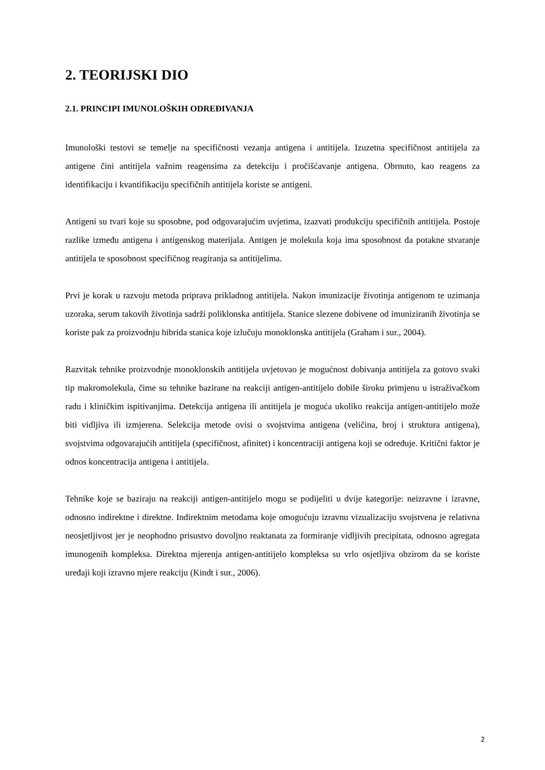2. TEORIJSKI DIO
2.1. PRINCIPI IMUNOLOŠKIH ODREĐIVANJA
Imunološki testovi se temelje na specifičnosti vezanja antigena i antitijela. Izuzetna specifičnost antitijela za antigene čini antitijela važnim reagensima za detekciju i pročišćavanje antigena. Obrnuto, kao reagens za identifikaciju i kvantifikaciju specifičnih antitijela koriste se antigeni.
Antigeni su tvari koje su sposobne, pod odgovarajućim uvjetima, izazvati produkciju specifičnih antitijela. Postoje razlike između antigena i antigenskog materijala. Antigen je molekula koja ima sposobnost da potakne stvaranje antitijela te sposobnost specifičnog reagiranja sa antitijelima.
Prvi je korak u razvoju metoda priprava prikladnog antitijela. Nakon imunizacije životinja antigenom te uzimanja uzoraka, serum takovih životinja sadrži poliklonska antitijela. Stanice slezene dobivene od imuniziranih životinja se koriste pak za proizvodnju hibrida stanica koje izlučuju monoklonska antitijela (Graham i sur., 2004).
Razvitak tehnike proizvodnje monoklonskih antitijela uvjetovao je mogućnost dobivanja antitijela za gotovo svaki tip makromolekula, čime su tehnike bazirane na reakciji antigen-antitijelo dobile široku primjenu u istraživačkom radu i kliničkim ispitivanjima. Detekcija antigena ili antitijela je moguća ukoliko reakcija antigen-antitijelo može biti vidljiva ili izmjerena. Selekcija metode ovisi o svojstvima antigena (veličina, broj i struktura antigena), svojstvima odgovarajućih antitijela (specifičnost, afinitet) i koncentraciji antigena koji se određuje. Kritični faktor je odnos koncentracija antigena i antitijela.
Tehnike koje se baziraju na reakciji antigen-antitijelo mogu se podijeliti u dvije kategorije: neizravne i izravne, odnosno indirektne i direktne. Indirektnim metodama koje omogućuju izravnu vizualizaciju svojstvena je relativna neosjetljivost jer je neophodno prisustvo dovoljno reaktanata za formiranje vidljivih precipitata, odnosno agregata imunogenih kompleksa. Direktna mjerenja antigen-antitijelo kompleksa su vrlo osjetljiva obzirom da se koriste uređaji koji izravno mjere reakciju (Kindt i sur., 2006).
2